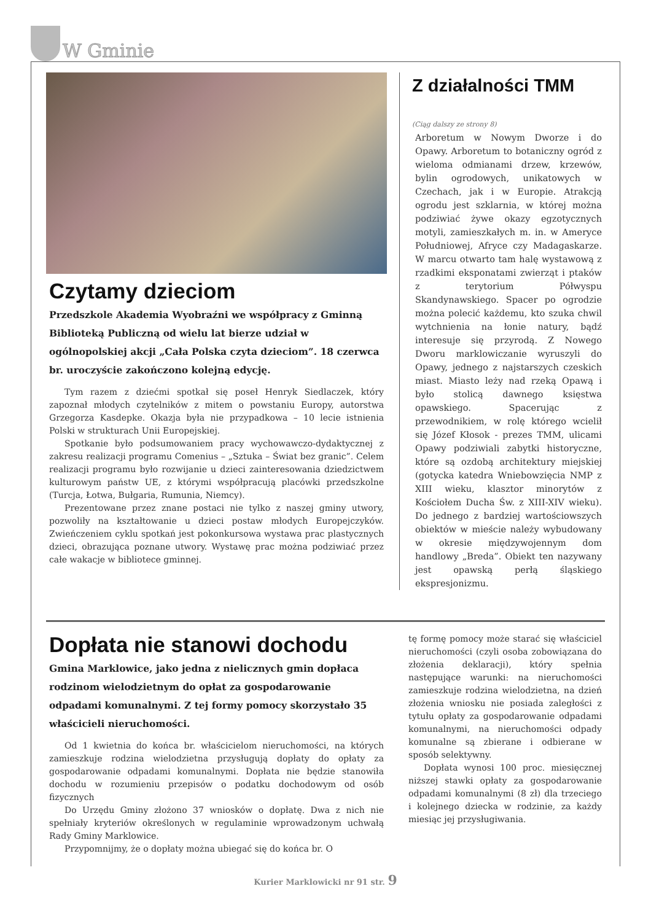W Gminie
Czytamy dzieciom
Przedszkole Akademia Wyobraźni we współpracy z Gminną Biblioteką Publiczną od wielu lat bierze udział w ogólnopolskiej akcji „Cała Polska czyta dzieciom”. 18 czerwca br. uroczyście zakończono kolejną edycję.
Tym razem z dziećmi spotkał się poseł Henryk Siedlaczek, który zapoznał młodych czytelników z mitem o powstaniu Europy, autorstwa Grzegorza Kasdepke. Okazja była nie przypadkowa – 10 lecie istnienia Polski w strukturach Unii Europejskiej.
Spotkanie było podsumowaniem pracy wychowawczo-dydaktycznej z zakresu realizacji programu Comenius – „Sztuka – Świat bez granic”. Celem realizacji programu było rozwijanie u dzieci zainteresowania dziedzictwem kulturowym państw UE, z którymi współpracują placówki przedszkolne (Turcja, Łotwa, Bułgaria, Rumunia, Niemcy).
Prezentowane przez znane postaci nie tylko z naszej gminy utwory, pozwoliły na kształtowanie u dzieci postaw młodych Europejczyków. Zwieńczeniem cyklu spotkań jest pokonkursowa wystawa prac plastycznych dzieci, obrazująca poznane utwory. Wystawę prac można podziwiać przez całe wakacje w bibliotece gminnej.
Z działalności TMM
(Ciąg dalszy ze strony 8)
Arboretum w Nowym Dworze i do Opawy. Arboretum to botaniczny ogród z wieloma odmianami drzew, krzewów, bylin ogrodowych, unikatowych w Czechach, jak i w Europie. Atrakcją ogrodu jest szklarnia, w której można podziwiać żywe okazy egzotycznych motyli, zamieszkałych m. in. w Ameryce Południowej, Afryce czy Madagaskarze. W marcu otwarto tam halę wystawową z rzadkimi eksponatami zwierząt i ptaków z terytorium Półwyspu Skandynawskiego. Spacer po ogrodzie można polecić każdemu, kto szuka chwil wytchnienia na łonie natury, bądź interesuje się przyrodą. Z Nowego Dworu marklowiczanie wyruszyli do Opawy, jednego z najstarszych czeskich miast. Miasto leży nad rzeką Opawą i było stolicą dawnego księstwa opawskiego. Spacerując z przewodnikiem, w rolę którego wcielił się Józef Kłosok - prezes TMM, ulicami Opawy podziwiali zabytki historyczne, które są ozdobą architektury miejskiej (gotycka katedra Wniebowzięcia NMP z XIII wieku, klasztor minorytów z Kościołem Ducha Św. z XIII-XIV wieku). Do jednego z bardziej wartościowszych obiektów w mieście należy wybudowany w okresie międzywojennym dom handlowy „Breda”. Obiekt ten nazywany jest opawską perłą śląskiego ekspresjonizmu.
Dopłata nie stanowi dochodu
Gmina Marklowice, jako jedna z nielicznych gmin dopłaca rodzinom wielodzietnym do opłat za gospodarowanie odpadami komunalnymi. Z tej formy pomocy skorzystało 35 właścicieli nieruchomości.
Od 1 kwietnia do końca br. właścicielom nieruchomości, na których zamieszkuje rodzina wielodzietna przysługują dopłaty do opłaty za gospodarowanie odpadami komunalnymi. Dopłata nie będzie stanowiła dochodu w rozumieniu przepisów o podatku dochodowym od osób fizycznych
Do Urzędu Gminy złożono 37 wniosków o dopłatę. Dwa z nich nie spełniały kryteriów określonych w regulaminie wprowadzonym uchwałą Rady Gminy Marklowice.
Przypomnijmy, że o dopłaty można ubiegać się do końca br. O
tę formę pomocy może starać się właściciel nieruchomości (czyli osoba zobowiązana do złożenia deklaracji), który spełnia następujące warunki: na nieruchomości zamieszkuje rodzina wielodzietna, na dzień złożenia wniosku nie posiada zaległości z tytułu opłaty za gospodarowanie odpadami komunalnymi, na nieruchomości odpady komunalne są zbierane i odbierane w sposób selektywny.
Dopłata wynosi 100 proc. miesięcznej niższej stawki opłaty za gospodarowanie odpadami komunalnymi (8 zł) dla trzeciego i kolejnego dziecka w rodzinie, za każdy miesiąc jej przysługiwania.
Kurier Marklowicki nr 91 str. 9